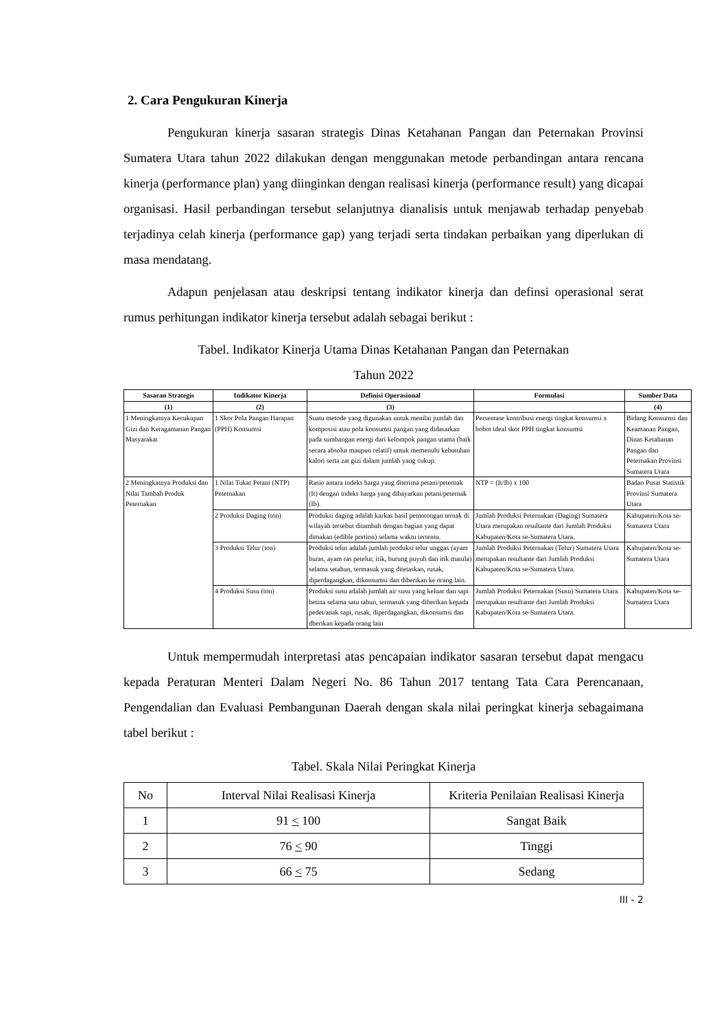2. Cara Pengukuran Kinerja
Pengukuran kinerja sasaran strategis Dinas Ketahanan Pangan dan Peternakan Provinsi Sumatera Utara tahun 2022 dilakukan dengan menggunakan metode perbandingan antara rencana kinerja (performance plan) yang diinginkan dengan realisasi kinerja (performance result) yang dicapai organisasi. Hasil perbandingan tersebut selanjutnya dianalisis untuk menjawab terhadap penyebab terjadinya celah kinerja (performance gap) yang terjadi serta tindakan perbaikan yang diperlukan di masa mendatang.
Adapun penjelasan atau deskripsi tentang indikator kinerja dan definsi operasional serat rumus perhitungan indikator kinerja tersebut adalah sebagai berikut :
Tabel. Indikator Kinerja Utama Dinas Ketahanan Pangan dan Peternakan
Tahun 2022
| Sasaran Strategis | Indikator Kinerja | Definisi Operasional | Formulasi | Sumber Data |
| --- | --- | --- | --- | --- |
| (1) | (2) | (3) | | (4) |
| 1 Meningkatnya Kecukupan Gizi dan Keragamanan Pangan Masyarakat | 1 Skor Pola Pangan Harapan (PPH) Konsumsi | Suatu metode yang digunakan untuk menilai jumlah dan komposisi atau pola konsumsi pangan yang didasarkan pada sumbangan energi dari kelompok pangan utama (baik secara absolut maupun relatif) untuk memenuhi kebutuhan kalori serta zat gizi dalam jumlah yang cukup. | Persentase kontribusi energi tingkat konsumsi x bobot ideal skor PPH tingkat konsumsi | Bidang Konsumsi dan Keamanan Pangan, Dinas Ketahanan Pangan dan Peternakan Provinsi Sumatera Utara |
| 2 Meningkatnya Produksi dan Nilai Tambah Produk Peternakan | 1 Nilai Tukar Petani (NTP) Peternakan | Rasio antara indeks harga yang diterima petani/peternak (It) dengan indeks harga yang dibayarkan petani/peternak (Ib). | NTP = (It/Ib) x 100 | Badan Pusat Statistik Provinsi Sumatera Utara |
| | 2 Produksi Daging (ton) | Produksi daging adalah karkas hasil pemotongan ternak di wilayah tersebut ditambah dengan bagian yang dapat dimakan (edible portion) selama waktu tertentu. | Jumlah Produksi Peternakan (Daging) Sumatera Utara merupakan resultante dari Jumlah Produksi Kabupaten/Kota se-Sumatera Utara. | Kabupaten/Kota se-Sumatera Utara |
| | 3 Produksi Telur (ton) | Produksi telur adalah jumlah produksi telur unggas (ayam buras, ayam ras petelur, itik, burung puyuh dan itik manila) selama setahun, termasuk yang ditetaskan, rusak, diperdagangkan, dikonsumsi dan diberikan ke orang lain. | Jumlah Produksi Peternakan (Telur) Sumatera Utara merupakan resultante dari Jumlah Produksi Kabupaten/Kota se-Sumatera Utara. | Kabupaten/Kota se-Sumatera Utara |
| | 4 Produksi Susu (ton) | Produksi susu adalah jumlah air susu yang keluar dan sapi betina selama satu tahun, termasuk yang diberikan kepada pedet/anak sapi, rusak, diperdagangkan, dikonsumsi dan dberikan kepada orang lain | Jumlah Produksi Peternakan (Susu) Sumatera Utara merupakan resultante dari Jumlah Produksi Kabupaten/Kota se-Sumatera Utara. | Kabupaten/Kota se-Sumatera Utara |
Untuk mempermudah interpretasi atas pencapaian indikator sasaran tersebut dapat mengacu kepada Peraturan Menteri Dalam Negeri No. 86 Tahun 2017 tentang Tata Cara Perencanaan, Pengendalian dan Evaluasi Pembangunan Daerah dengan skala nilai peringkat kinerja sebagaimana tabel berikut :
Tabel. Skala Nilai Peringkat Kinerja
| No | Interval Nilai Realisasi Kinerja | Kriteria Penilaian Realisasi Kinerja |
| --- | --- | --- |
| 1 | 91 < 100 | Sangat Baik |
| 2 | 76 < 90 | Tinggi |
| 3 | 66 < 75 | Sedang |
III - 2